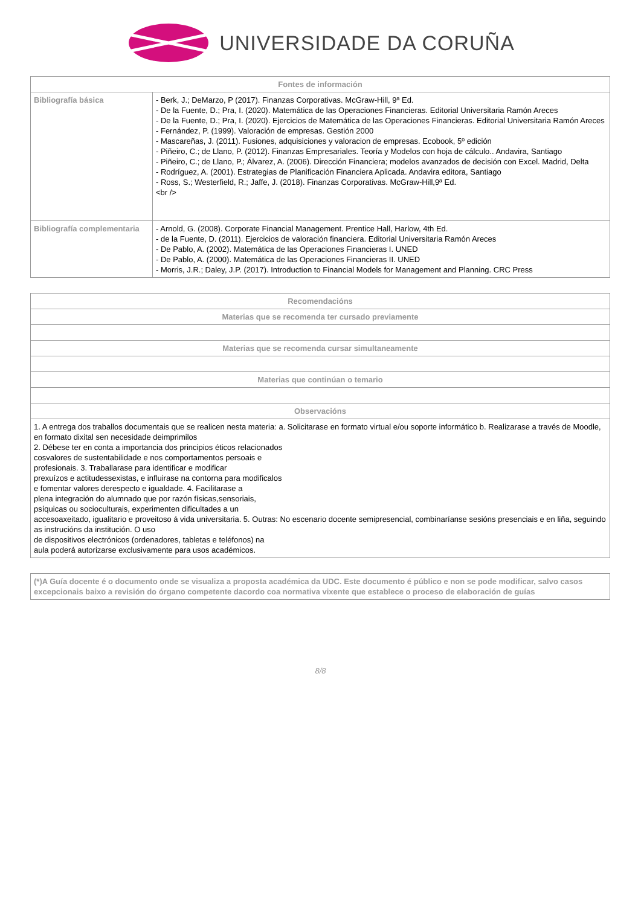UNIVERSIDADE DA CORUÑA
| Fontes de información | |
| --- | --- |
| Bibliografía básica | - Berk, J.; DeMarzo, P (2017). Finanzas Corporativas. McGraw-Hill, 9ª Ed. - De la Fuente, D.; Pra, I. (2020). Matemática de las Operaciones Financieras. Editorial Universitaria Ramón Areces - De la Fuente, D.; Pra, I. (2020). Ejercicios de Matemática de las Operaciones Financieras. Editorial Universitaria Ramón Areces - Fernández, P. (1999). Valoración de empresas. Gestión 2000 - Mascareñas, J. (2011). Fusiones, adquisiciones y valoracion de empresas. Ecobook, 5º edición - Piñeiro, C.; de Llano, P. (2012). Finanzas Empresariales. Teoría y Modelos con hoja de cálculo.. Andavira, Santiago - Piñeiro, C.; de Llano, P.; Álvarez, A. (2006). Dirección Financiera; modelos avanzados de decisión con Excel. Madrid, Delta - Rodríguez, A. (2001). Estrategias de Planificación Financiera Aplicada. Andavira editora, Santiago - Ross, S.; Westerfield, R.; Jaffe, J. (2018). Finanzas Corporativas. McGraw-Hill,9ª Ed. <br /> |
| Bibliografía complementaria | - Arnold, G. (2008). Corporate Financial Management. Prentice Hall, Harlow, 4th Ed. - de la Fuente, D. (2011). Ejercicios de valoración financiera. Editorial Universitaria Ramón Areces - De Pablo, A. (2002). Matemática de las Operaciones Financieras I. UNED - De Pablo, A. (2000). Matemática de las Operaciones Financieras II. UNED - Morris, J.R.; Daley, J.P. (2017). Introduction to Financial Models for Management and Planning. CRC Press |
| Recomendacións |
| --- |
| Materias que se recomenda ter cursado previamente |
| Materias que se recomenda cursar simultaneamente |
| Materias que continúan o temario |
| Observacións |
| 1. A entrega dos traballos documentais que se realicen nesta materia: a. Solicitarase en formato virtual e/ou soporte informático b. Realizarase a través de Moodle, en formato dixital sen necesidade deimprimilos 2. Débese ter en conta a importancia dos principios éticos relacionados cosvalores de sustentabilidade e nos comportamentos persoais e profesionais. 3. Traballarase para identificar e modificar prexuízos e actitudessexistas, e influirase na contorna para modificalos e fomentar valores derespecto e igualdade. 4. Facilitarase a plena integración do alumnado que por razón físicas,sensoriais, psíquicas ou socioculturais, experimenten dificultades a un accesoaxeitado, igualitario e proveitoso á vida universitaria. 5. Outras: No escenario docente semipresencial, combinaríanse sesións presenciais e en liña, seguindo as instrucións da institución. O uso de dispositivos electrónicos (ordenadores, tabletas e teléfonos) na aula poderá autorizarse exclusivamente para usos académicos. |
| (*)A Guía docente é o documento onde se visualiza a proposta académica da UDC. Este documento é público e non se pode modificar, salvo casos excepcionais baixo a revisión do órgano competente dacordo coa normativa vixente que establece o proceso de elaboración de guías |
8/8